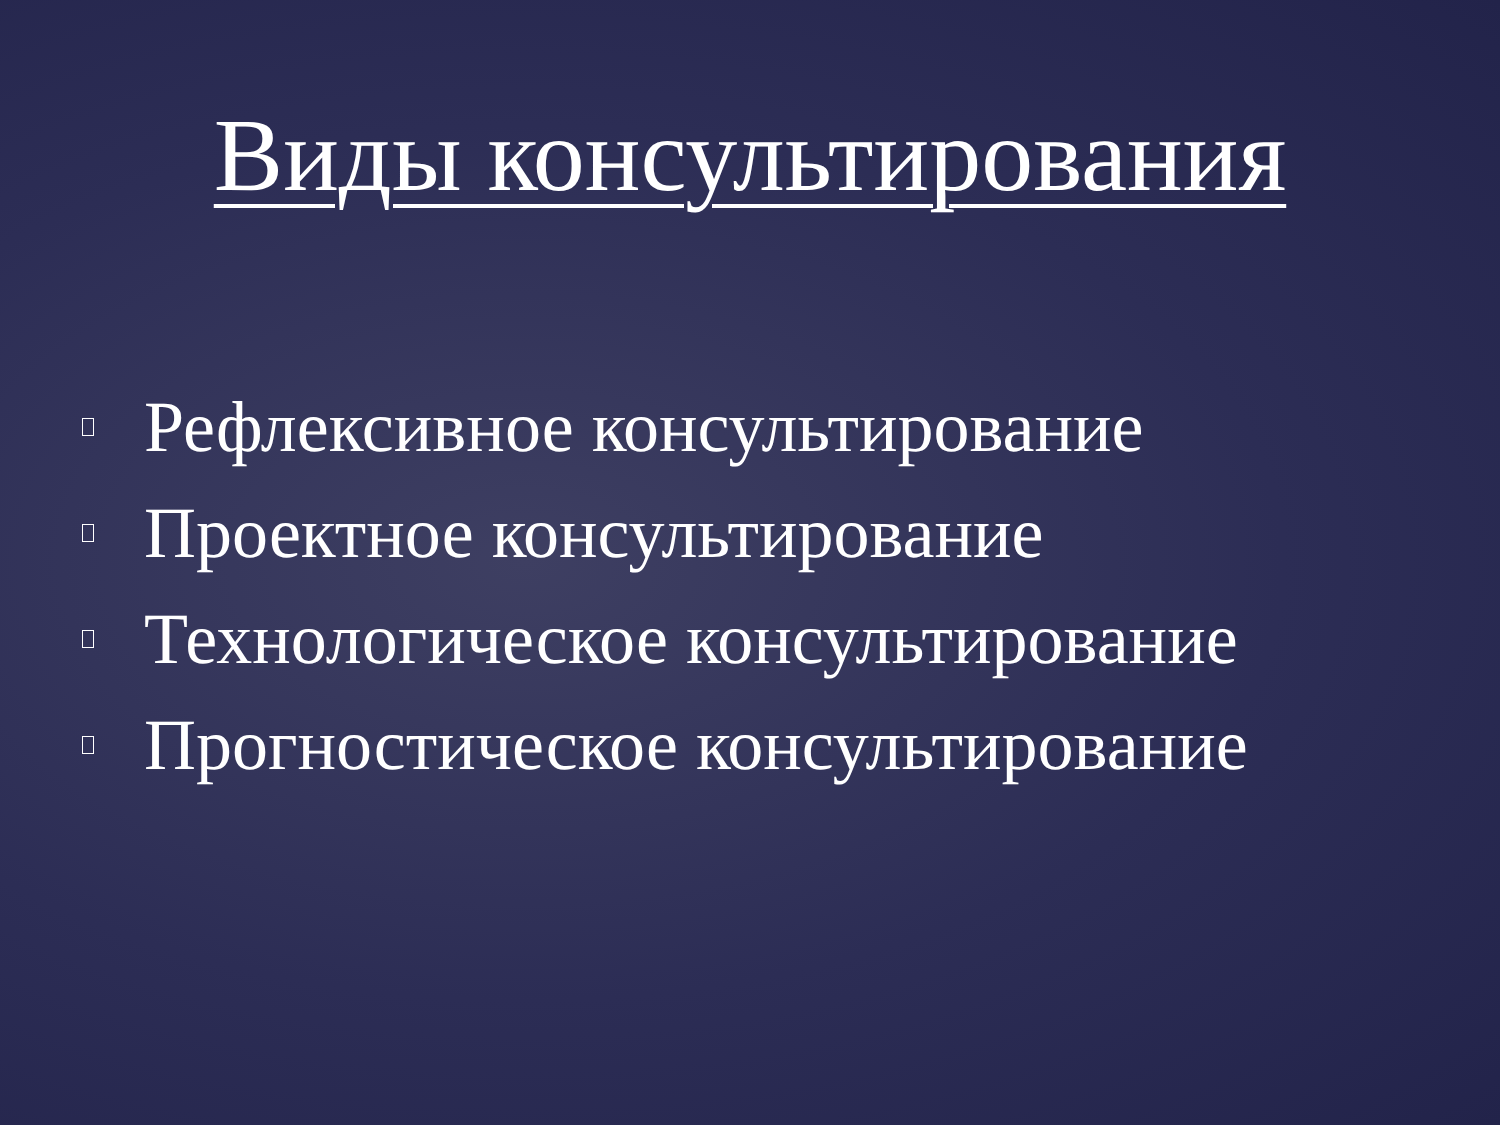Виды консультирования
Рефлексивное консультирование
Проектное консультирование
Технологическое консультирование
Прогностическое консультирование